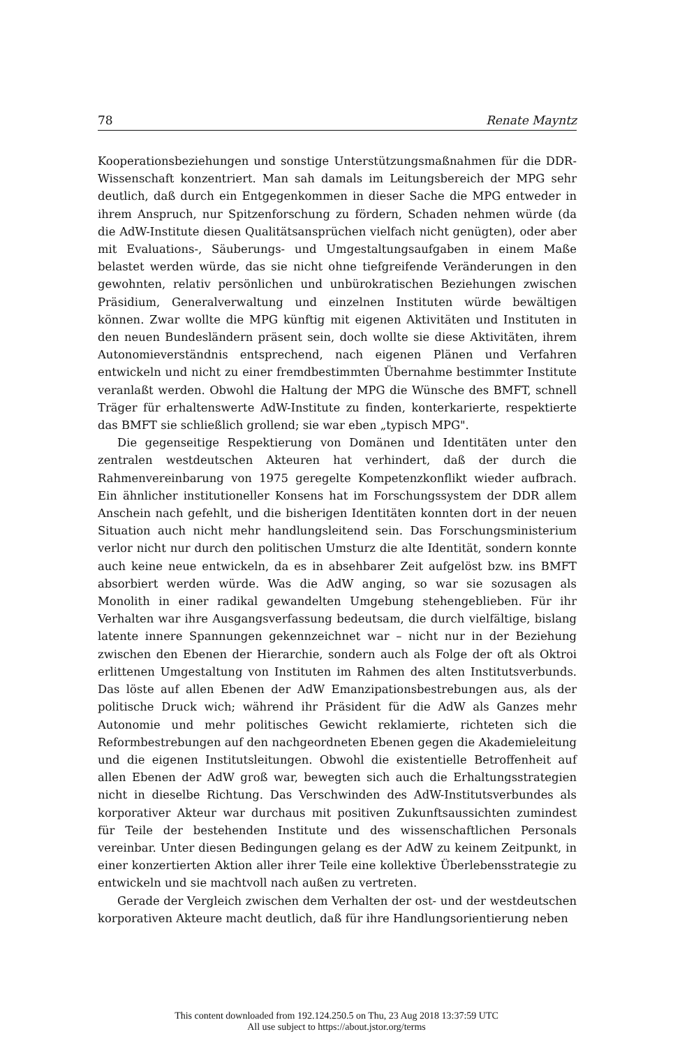78 Renate Mayntz
Kooperationsbeziehungen und sonstige Unterstützungsmaßnahmen für die DDR-Wissenschaft konzentriert. Man sah damals im Leitungsbereich der MPG sehr deutlich, daß durch ein Entgegenkommen in dieser Sache die MPG entweder in ihrem Anspruch, nur Spitzenforschung zu fördern, Schaden nehmen würde (da die AdW-Institute diesen Qualitätsansprüchen vielfach nicht genügten), oder aber mit Evaluations-, Säuberungs- und Umgestaltungsaufgaben in einem Maße belastet werden würde, das sie nicht ohne tiefgreifende Veränderungen in den gewohnten, relativ persönlichen und unbürokratischen Beziehungen zwischen Präsidium, Generalverwaltung und einzelnen Instituten würde bewältigen können. Zwar wollte die MPG künftig mit eigenen Aktivitäten und Instituten in den neuen Bundesländern präsent sein, doch wollte sie diese Aktivitäten, ihrem Autonomieverständnis entsprechend, nach eigenen Plänen und Verfahren entwickeln und nicht zu einer fremdbestimmten Übernahme bestimmter Institute veranlaßt werden. Obwohl die Haltung der MPG die Wünsche des BMFT, schnell Träger für erhaltenswerte AdW-Institute zu finden, konterkarierte, respektierte das BMFT sie schließlich grollend; sie war eben „typisch MPG".
Die gegenseitige Respektierung von Domänen und Identitäten unter den zentralen westdeutschen Akteuren hat verhindert, daß der durch die Rahmenvereinbarung von 1975 geregelte Kompetenzkonflikt wieder aufbrach. Ein ähnlicher institutioneller Konsens hat im Forschungssystem der DDR allem Anschein nach gefehlt, und die bisherigen Identitäten konnten dort in der neuen Situation auch nicht mehr handlungsleitend sein. Das Forschungsministerium verlor nicht nur durch den politischen Umsturz die alte Identität, sondern konnte auch keine neue entwickeln, da es in absehbarer Zeit aufgelöst bzw. ins BMFT absorbiert werden würde. Was die AdW anging, so war sie sozusagen als Monolith in einer radikal gewandelten Umgebung stehengeblieben. Für ihr Verhalten war ihre Ausgangsverfassung bedeutsam, die durch vielfältige, bislang latente innere Spannungen gekennzeichnet war – nicht nur in der Beziehung zwischen den Ebenen der Hierarchie, sondern auch als Folge der oft als Oktroi erlittenen Umgestaltung von Instituten im Rahmen des alten Institutsverbunds. Das löste auf allen Ebenen der AdW Emanzipationsbestrebungen aus, als der politische Druck wich; während ihr Präsident für die AdW als Ganzes mehr Autonomie und mehr politisches Gewicht reklamierte, richteten sich die Reformbestrebungen auf den nachgeordneten Ebenen gegen die Akademieleitung und die eigenen Institutsleitungen. Obwohl die existentielle Betroffenheit auf allen Ebenen der AdW groß war, bewegten sich auch die Erhaltungsstrategien nicht in dieselbe Richtung. Das Verschwinden des AdW-Institutsverbundes als korporativer Akteur war durchaus mit positiven Zukunftsaussichten zumindest für Teile der bestehenden Institute und des wissenschaftlichen Personals vereinbar. Unter diesen Bedingungen gelang es der AdW zu keinem Zeitpunkt, in einer konzertierten Aktion aller ihrer Teile eine kollektive Überlebensstrategie zu entwickeln und sie machtvoll nach außen zu vertreten.
Gerade der Vergleich zwischen dem Verhalten der ost- und der westdeutschen korporativen Akteure macht deutlich, daß für ihre Handlungsorientierung neben
This content downloaded from 192.124.250.5 on Thu, 23 Aug 2018 13:37:59 UTC
All use subject to https://about.jstor.org/terms